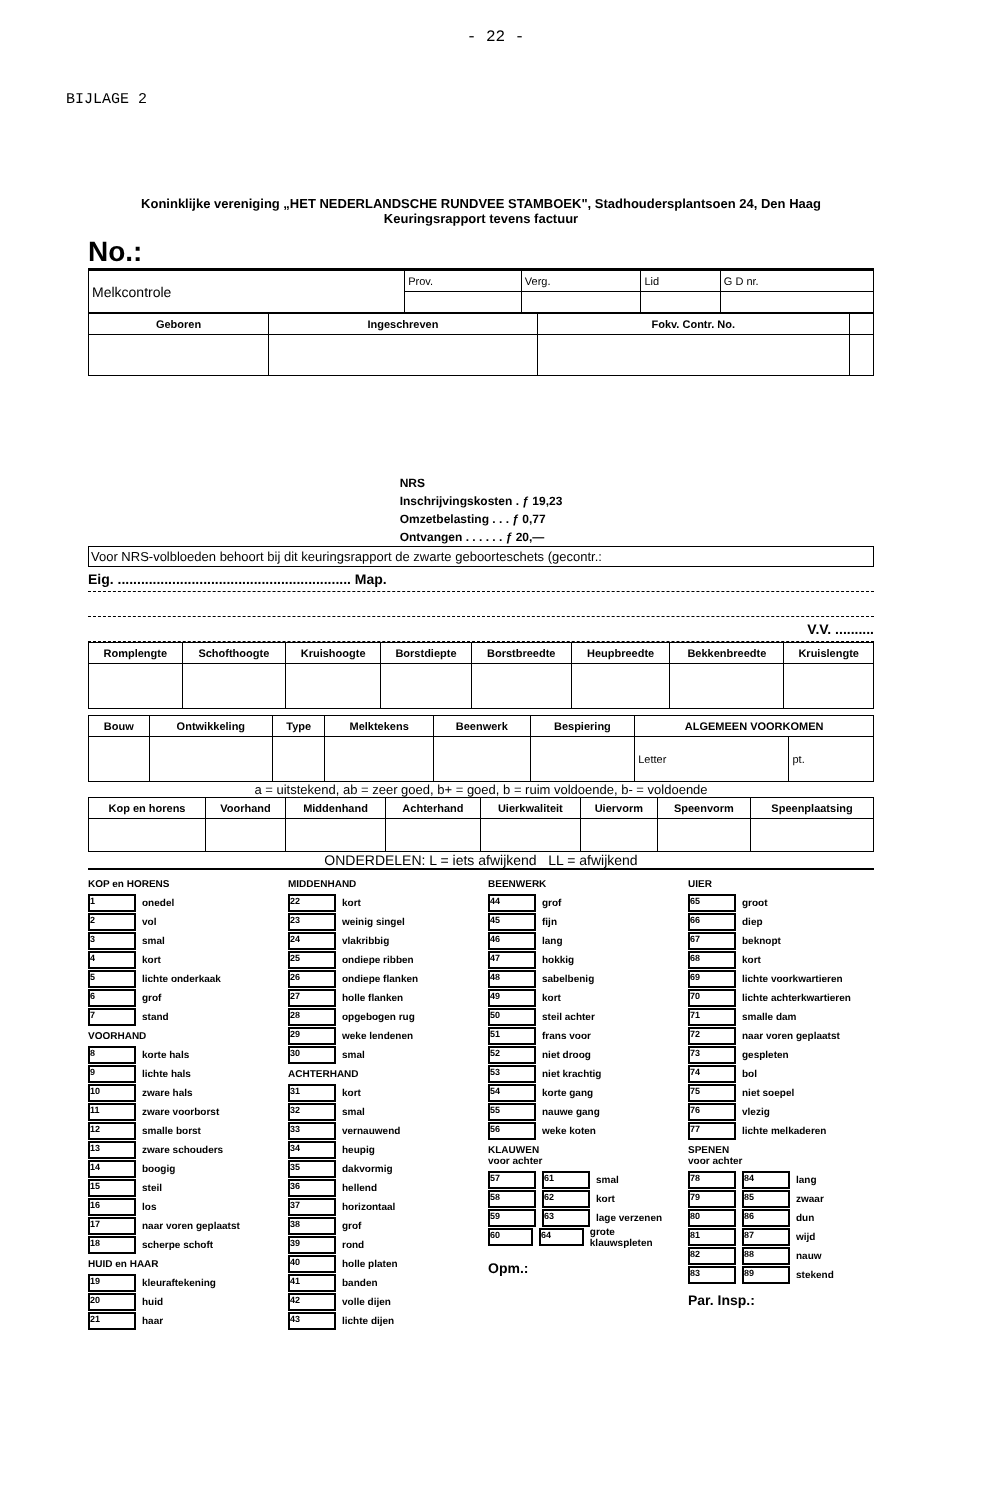- 22 -
BIJLAGE 2
Koninklijke vereniging „HET NEDERLANDSCHE RUNDVEE STAMBOEK", Stadhoudersplantsoen 24, Den Haag
Keuringsrapport tevens factuur
No.:
| Melkcontrole | Prov. | Verg. | Lid | G D nr. |
| Geboren | Ingeschreven | Fokv. Contr. No. | |
| --- | --- | --- | --- |
NRS
Inschrijvingskosten . ƒ 19,23
Omzetbelasting . . . ƒ 0,77
Ontvangen . . . . . . ƒ 20,—
Voor NRS-volbloeden behoort bij dit keuringsrapport de zwarte geboorteschets (gecontr.:
Eig. ............................................................ Map.
V.V. ..........
| Romplengte | Schofthoogte | Kruishoogte | Borstdiepte | Borstbreedte | Heupbreedte | Bekkenbreedte | Kruislengte |
| --- | --- | --- | --- | --- | --- | --- | --- |
| Bouw | Ontwikkeling | Type | Melktekens | Beenwerk | Bespiering | ALGEMEEN VOORKOMEN | |
| --- | --- | --- | --- | --- | --- | --- | --- |
| | | | | | | Letter | pt. |
a = uitstekend, ab = zeer goed, b+ = goed, b = ruim voldoende, b- = voldoende
| Kop en horens | Voorhand | Middenhand | Achterhand | Uierkwaliteit | Uiervorm | Speenvorm | Speenplaatsing |
| --- | --- | --- | --- | --- | --- | --- | --- |
ONDERDELEN: L = iets afwijkend LL = afwijkend
KOP en HORENS
1 onedel
2 vol
3 smal
4 kort
5 lichte onderkaak
6 grof
7 stand
VOORHAND
8 korte hals
9 lichte hals
10 zware hals
11 zware voorborst
12 smalle borst
13 zware schouders
14 boogig
15 steil
16 los
17 naar voren geplaatst
18 scherpe schoft
HUID en HAAR
19 kleuraftekening
20 huid
21 haar
MIDDENHAND
22 kort
23 weinig singel
24 vlakribbig
25 ondiepe ribben
26 ondiepe flanken
27 holle flanken
28 opgebogen rug
29 weke lendenen
30 smal
ACHTERHAND
31 kort
32 smal
33 vernauwend
34 heupig
35 dakvormig
36 hellend
37 horizontaal
38 grof
39 rond
40 holle platen
41 banden
42 volle dijen
43 lichte dijen
BEENWERK
44 grof
45 fijn
46 lang
47 hokkig
48 sabelbenig
49 kort
50 steil achter
51 frans voor
52 niet droog
53 niet krachtig
54 korte gang
55 nauwe gang
56 weke koten
KLAUWEN
voor achter
57 61 smal
58 62 kort
59 63 lage verzenen
60 64 grote klauwspleten
Opm.:
UIER
65 groot
66 diep
67 beknopt
68 kort
69 lichte voorkwartieren
70 lichte achterkwartieren
71 smalle dam
72 naar voren geplaatst
73 gespleten
74 bol
75 niet soepel
76 vlezig
77 lichte melkaderen
SPENEN
voor achter
78 84 lang
79 85 zwaar
80 86 dun
81 87 wijd
82 88 nauw
83 89 stekend
Par. Insp.: